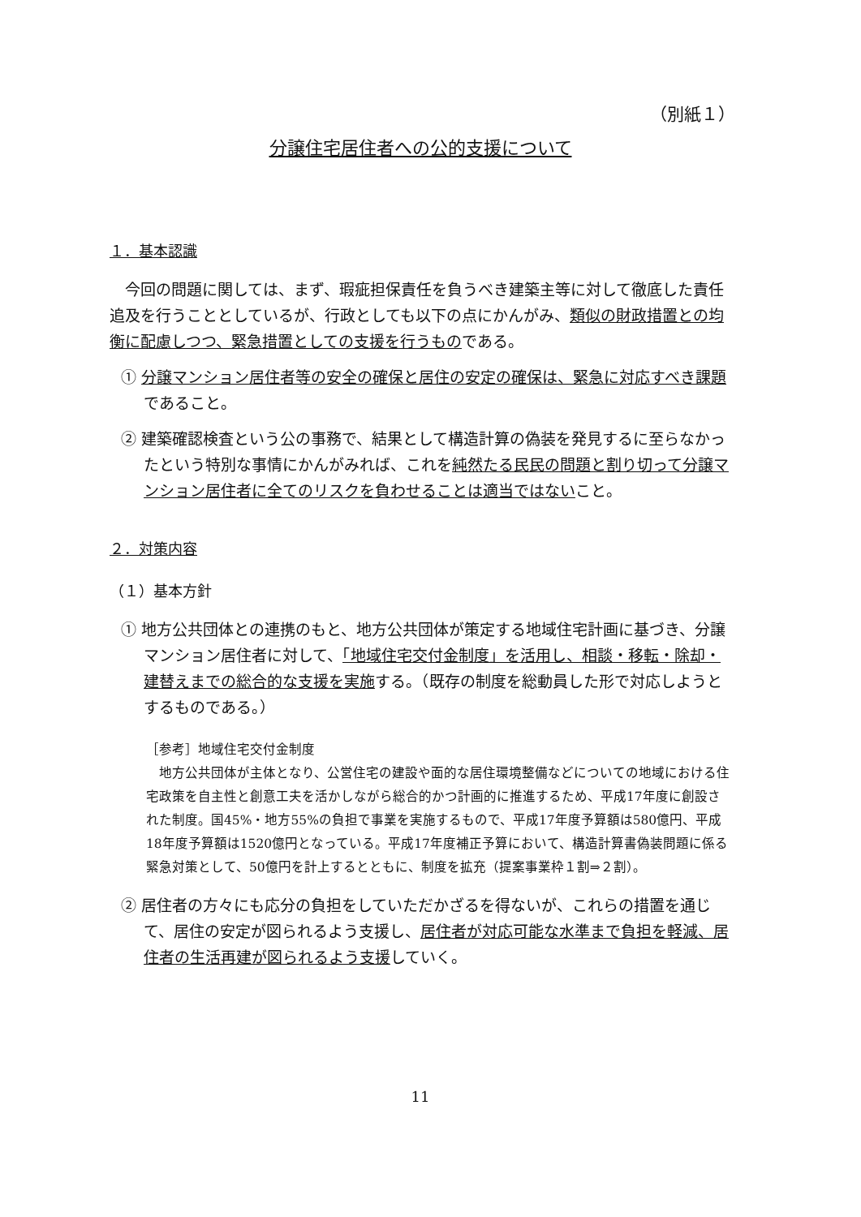（別紙１）
分譲住宅居住者への公的支援について
１．基本認識
今回の問題に関しては、まず、瑕疵担保責任を負うべき建築主等に対して徹底した責任追及を行うこととしているが、行政としても以下の点にかんがみ、類似の財政措置との均衡に配慮しつつ、緊急措置としての支援を行うものである。
① 分譲マンション居住者等の安全の確保と居住の安定の確保は、緊急に対応すべき課題であること。
② 建築確認検査という公の事務で、結果として構造計算の偽装を発見するに至らなかったという特別な事情にかんがみれば、これを純然たる民民の問題と割り切って分譲マンション居住者に全てのリスクを負わせることは適当ではないこと。
２．対策内容
（１）基本方針
① 地方公共団体との連携のもと、地方公共団体が策定する地域住宅計画に基づき、分譲マンション居住者に対して、「地域住宅交付金制度」を活用し、相談・移転・除却・建替えまでの総合的な支援を実施する。（既存の制度を総動員した形で対応しようとするものである。）
［参考］地域住宅交付金制度
地方公共団体が主体となり、公営住宅の建設や面的な居住環境整備などについての地域における住宅政策を自主性と創意工夫を活かしながら総合的かつ計画的に推進するため、平成17年度に創設された制度。国45%・地方55%の負担で事業を実施するもので、平成17年度予算額は580億円、平成18年度予算額は1520億円となっている。平成17年度補正予算において、構造計算書偽装問題に係る緊急対策として、50億円を計上するとともに、制度を拡充（提案事業枠１割⇒２割）。
② 居住者の方々にも応分の負担をしていただかざるを得ないが、これらの措置を通じて、居住の安定が図られるよう支援し、居住者が対応可能な水準まで負担を軽減、居住者の生活再建が図られるよう支援していく。
11